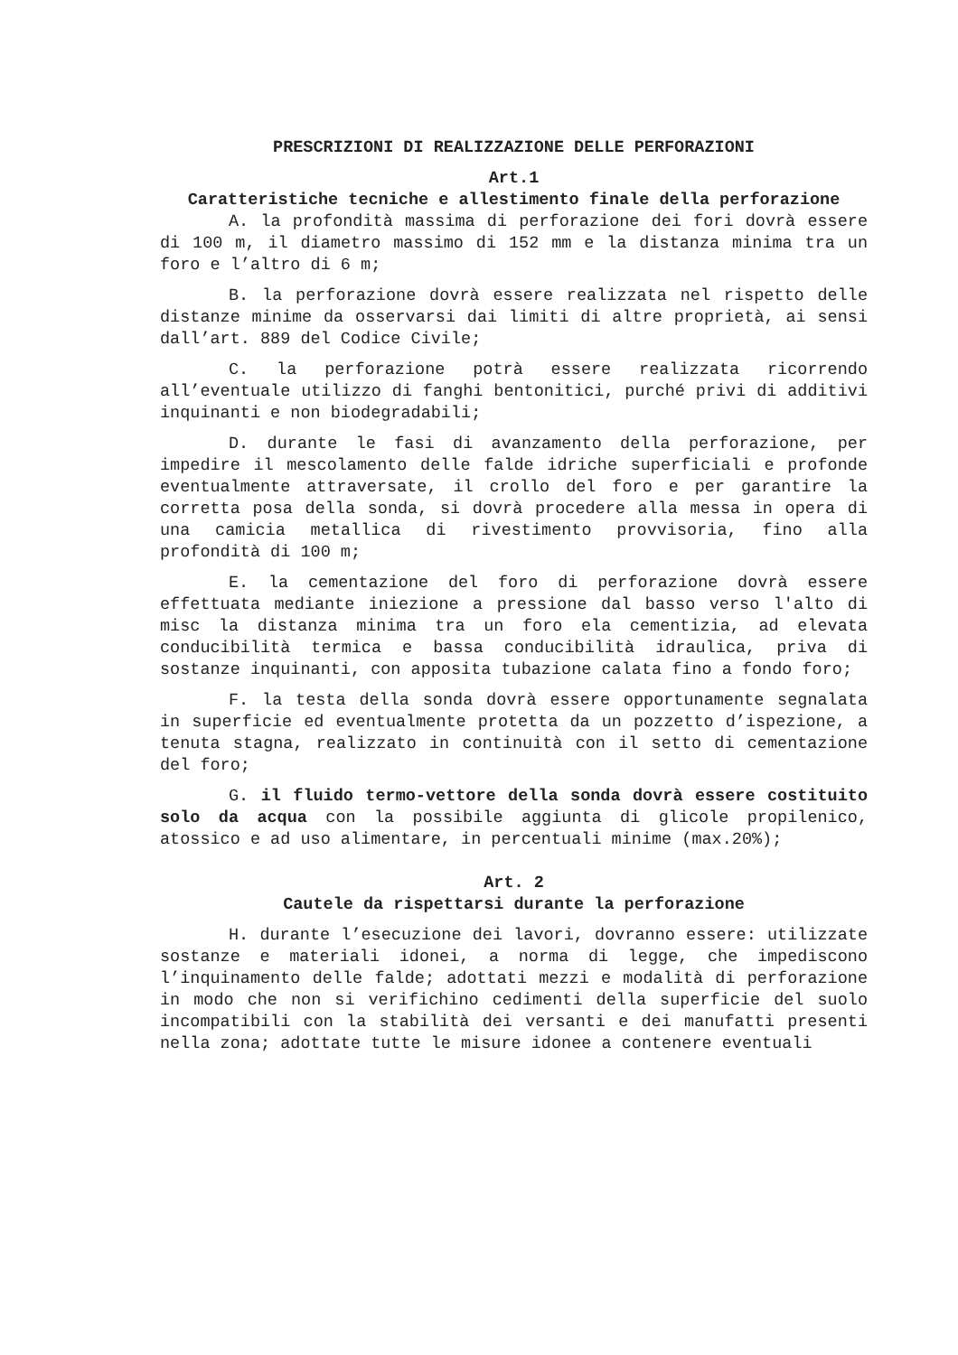PRESCRIZIONI DI REALIZZAZIONE DELLE PERFORAZIONI
Art.1
Caratteristiche tecniche e allestimento finale della perforazione
A. la profondità massima di perforazione dei fori dovrà essere di 100 m, il diametro massimo di 152 mm e la distanza minima tra un foro e l’altro di 6 m;
B. la perforazione dovrà essere realizzata nel rispetto delle distanze minime da osservarsi dai limiti di altre proprietà, ai sensi dall’art. 889 del Codice Civile;
C. la perforazione potrà essere realizzata ricorrendo all’eventuale utilizzo di fanghi bentonitici, purché privi di additivi inquinanti e non biodegradabili;
D. durante le fasi di avanzamento della perforazione, per impedire il mescolamento delle falde idriche superficiali e profonde eventualmente attraversate, il crollo del foro e per garantire la corretta posa della sonda, si dovrà procedere alla messa in opera di una camicia metallica di rivestimento provvisoria, fino alla profondità di 100 m;
E. la cementazione del foro di perforazione dovrà essere effettuata mediante iniezione a pressione dal basso verso l'alto di misc la distanza minima tra un foro ela cementizia, ad elevata conducibilità termica e bassa conducibilità idraulica, priva di sostanze inquinanti, con apposita tubazione calata fino a fondo foro;
F. la testa della sonda dovrà essere opportunamente segnalata in superficie ed eventualmente protetta da un pozzetto d’ispezione, a tenuta stagna, realizzato in continuità con il setto di cementazione del foro;
G. il fluido termo-vettore della sonda dovrà essere costituito solo da acqua con la possibile aggiunta di glicole propilenico, atossico e ad uso alimentare, in percentuali minime (max.20%);
Art. 2
Cautele da rispettarsi durante la perforazione
H. durante l’esecuzione dei lavori, dovranno essere: utilizzate sostanze e materiali idonei, a norma di legge, che impediscono l’inquinamento delle falde; adottati mezzi e modalità di perforazione in modo che non si verifichino cedimenti della superficie del suolo incompatibili con la stabilità dei versanti e dei manufatti presenti nella zona; adottate tutte le misure idonee a contenere eventuali